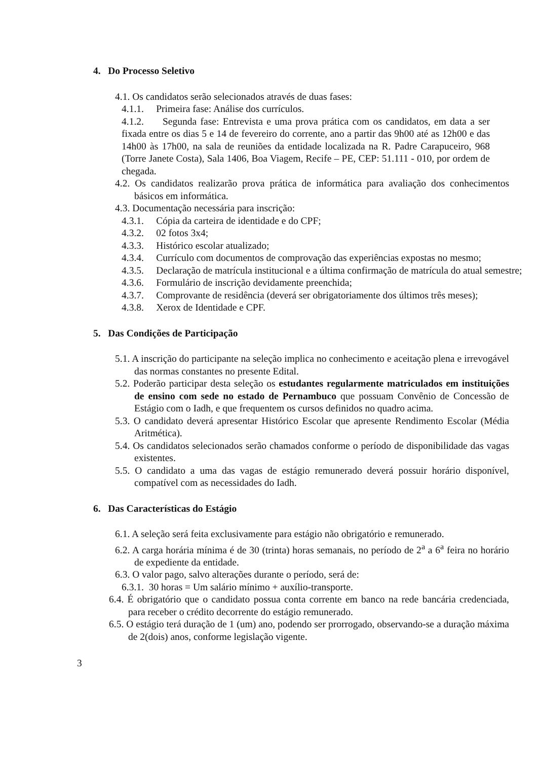4. Do Processo Seletivo
4.1. Os candidatos serão selecionados através de duas fases:
4.1.1. Primeira fase: Análise dos currículos.
4.1.2. Segunda fase: Entrevista e uma prova prática com os candidatos, em data a ser fixada entre os dias 5 e 14 de fevereiro do corrente, ano a partir das 9h00 até as 12h00 e das 14h00 às 17h00, na sala de reuniões da entidade localizada na R. Padre Carapuceiro, 968 (Torre Janete Costa), Sala 1406, Boa Viagem, Recife – PE, CEP: 51.111 - 010, por ordem de chegada.
4.2. Os candidatos realizarão prova prática de informática para avaliação dos conhecimentos básicos em informática.
4.3. Documentação necessária para inscrição:
4.3.1. Cópia da carteira de identidade e do CPF;
4.3.2. 02 fotos 3x4;
4.3.3. Histórico escolar atualizado;
4.3.4. Currículo com documentos de comprovação das experiências expostas no mesmo;
4.3.5. Declaração de matrícula institucional e a última confirmação de matrícula do atual semestre;
4.3.6. Formulário de inscrição devidamente preenchida;
4.3.7. Comprovante de residência (deverá ser obrigatoriamente dos últimos três meses);
4.3.8. Xerox de Identidade e CPF.
5. Das Condições de Participação
5.1. A inscrição do participante na seleção implica no conhecimento e aceitação plena e irrevogável das normas constantes no presente Edital.
5.2. Poderão participar desta seleção os estudantes regularmente matriculados em instituições de ensino com sede no estado de Pernambuco que possuam Convênio de Concessão de Estágio com o Iadh, e que frequentem os cursos definidos no quadro acima.
5.3. O candidato deverá apresentar Histórico Escolar que apresente Rendimento Escolar (Média Aritmética).
5.4. Os candidatos selecionados serão chamados conforme o período de disponibilidade das vagas existentes.
5.5. O candidato a uma das vagas de estágio remunerado deverá possuir horário disponível, compatível com as necessidades do Iadh.
6. Das Características do Estágio
6.1. A seleção será feita exclusivamente para estágio não obrigatório e remunerado.
6.2. A carga horária mínima é de 30 (trinta) horas semanais, no período de 2<sup>a</sup> a 6<sup>a</sup> feira no horário de expediente da entidade.
6.3. O valor pago, salvo alterações durante o período, será de:
6.3.1. 30 horas = Um salário mínimo + auxílio-transporte.
6.4. É obrigatório que o candidato possua conta corrente em banco na rede bancária credenciada, para receber o crédito decorrente do estágio remunerado.
6.5. O estágio terá duração de 1 (um) ano, podendo ser prorrogado, observando-se a duração máxima de 2(dois) anos, conforme legislação vigente.
3